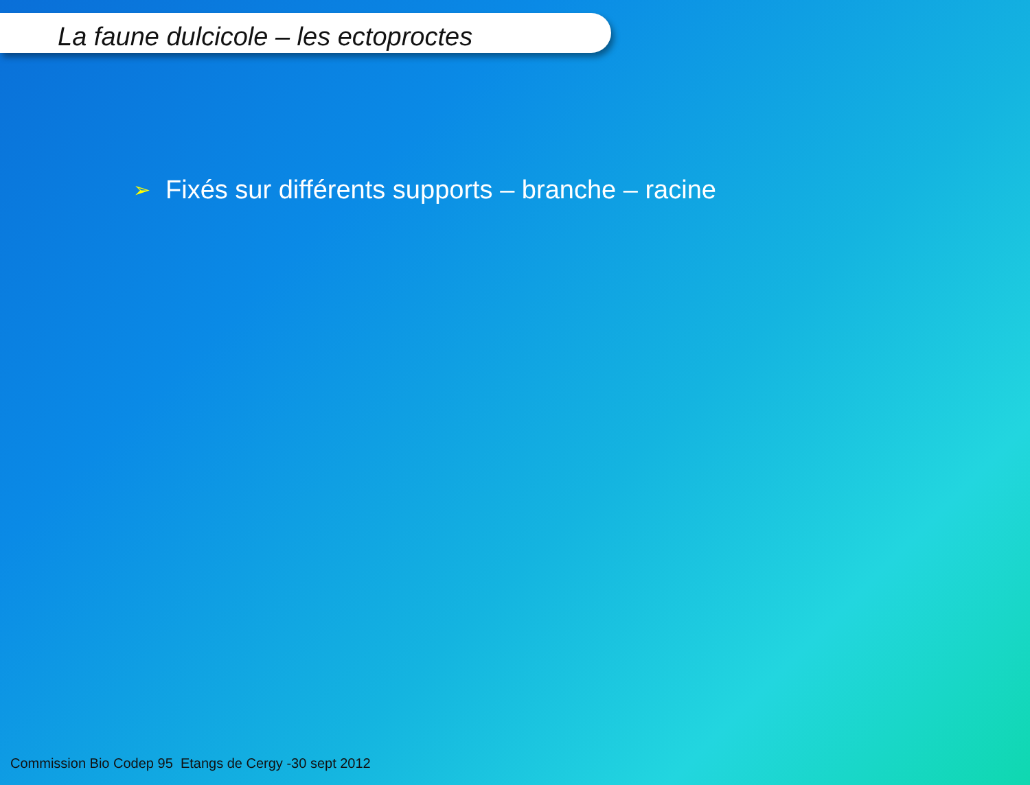La faune dulcicole – les ectoproctes
➢ Fixés sur différents supports – branche – racine
Commission Bio Codep 95 Etangs de Cergy -30 sept 2012